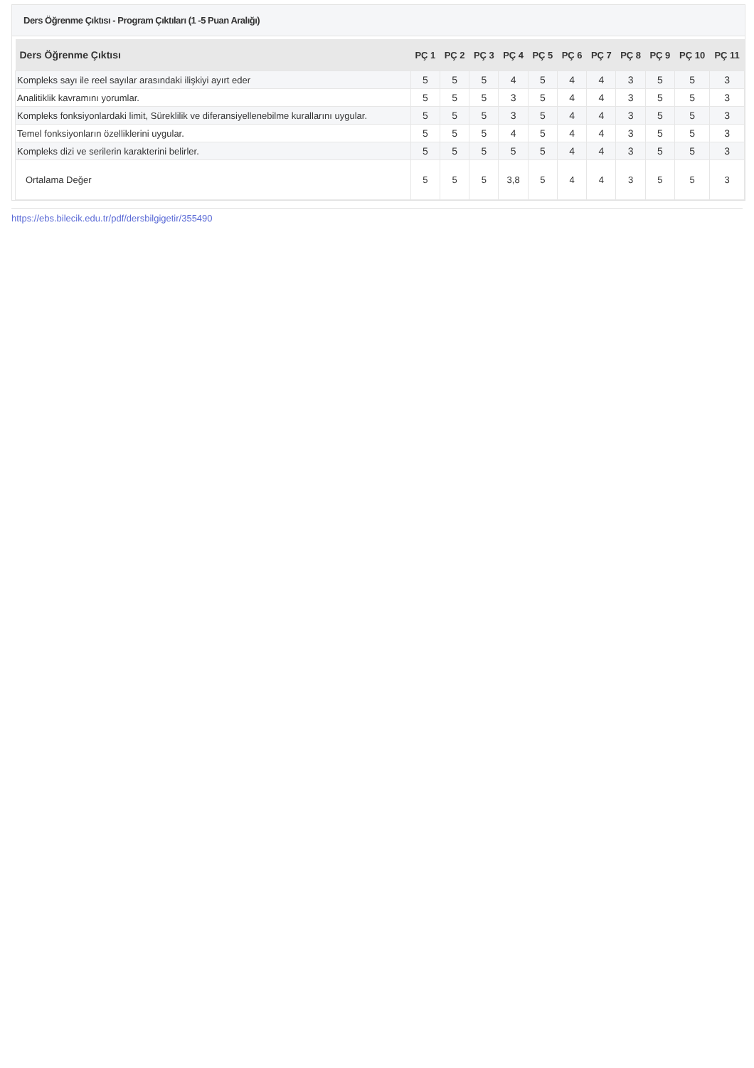Ders Öğrenme Çıktısı - Program Çıktıları (1 -5 Puan Aralığı)
| Ders Öğrenme Çıktısı | PÇ 1 | PÇ 2 | PÇ 3 | PÇ 4 | PÇ 5 | PÇ 6 | PÇ 7 | PÇ 8 | PÇ 9 | PÇ 10 | PÇ 11 |
| --- | --- | --- | --- | --- | --- | --- | --- | --- | --- | --- | --- |
| Kompleks sayı ile reel sayılar arasındaki ilişkiyi ayırt eder | 5 | 5 | 5 | 4 | 5 | 4 | 4 | 3 | 5 | 5 | 3 |
| Analitiklik kavramını yorumlar. | 5 | 5 | 5 | 3 | 5 | 4 | 4 | 3 | 5 | 5 | 3 |
| Kompleks fonksiyonlardaki limit, Süreklilik ve diferansiyellenebilme kurallarını uygular. | 5 | 5 | 5 | 3 | 5 | 4 | 4 | 3 | 5 | 5 | 3 |
| Temel fonksiyonların özelliklerini uygular. | 5 | 5 | 5 | 4 | 5 | 4 | 4 | 3 | 5 | 5 | 3 |
| Kompleks dizi ve serilerin karakterini belirler. | 5 | 5 | 5 | 5 | 5 | 4 | 4 | 3 | 5 | 5 | 3 |
| Ortalama Değer | 5 | 5 | 5 | 3,8 | 5 | 4 | 4 | 3 | 5 | 5 | 3 |
https://ebs.bilecik.edu.tr/pdf/dersbilgigetir/355490